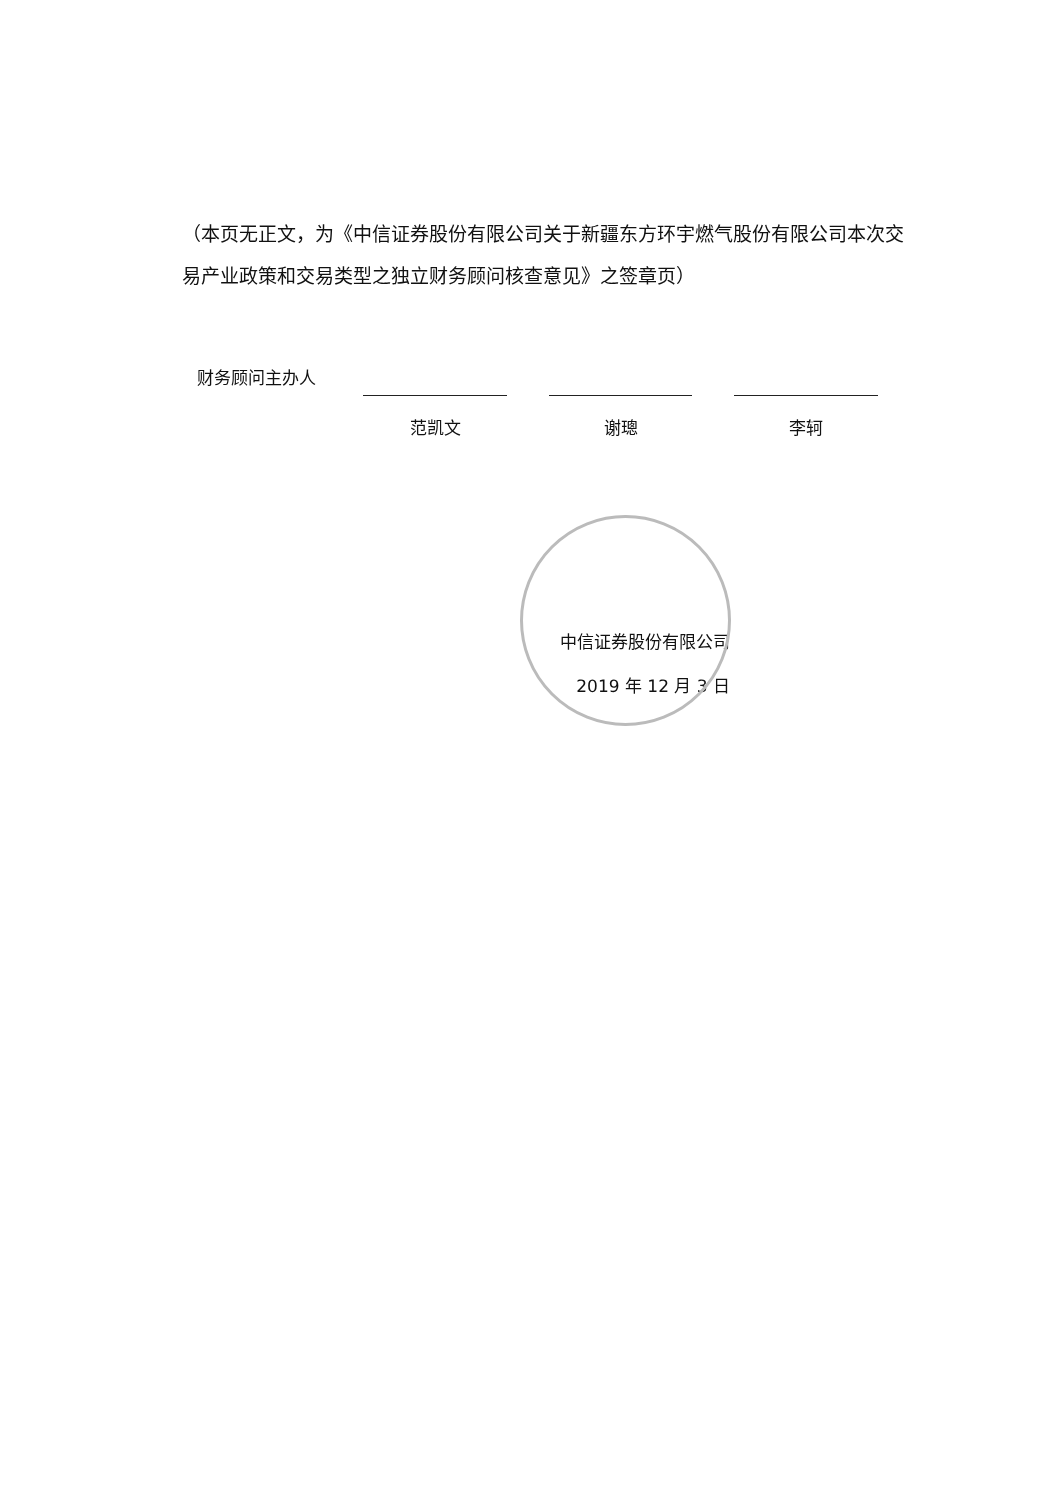（本页无正文，为《中信证券股份有限公司关于新疆东方环宇燃气股份有限公司本次交易产业政策和交易类型之独立财务顾问核查意见》之签章页）
财务顾问主办人
范凯文 谢璁 李轲
中信证券股份有限公司
2019 年 12 月 3 日